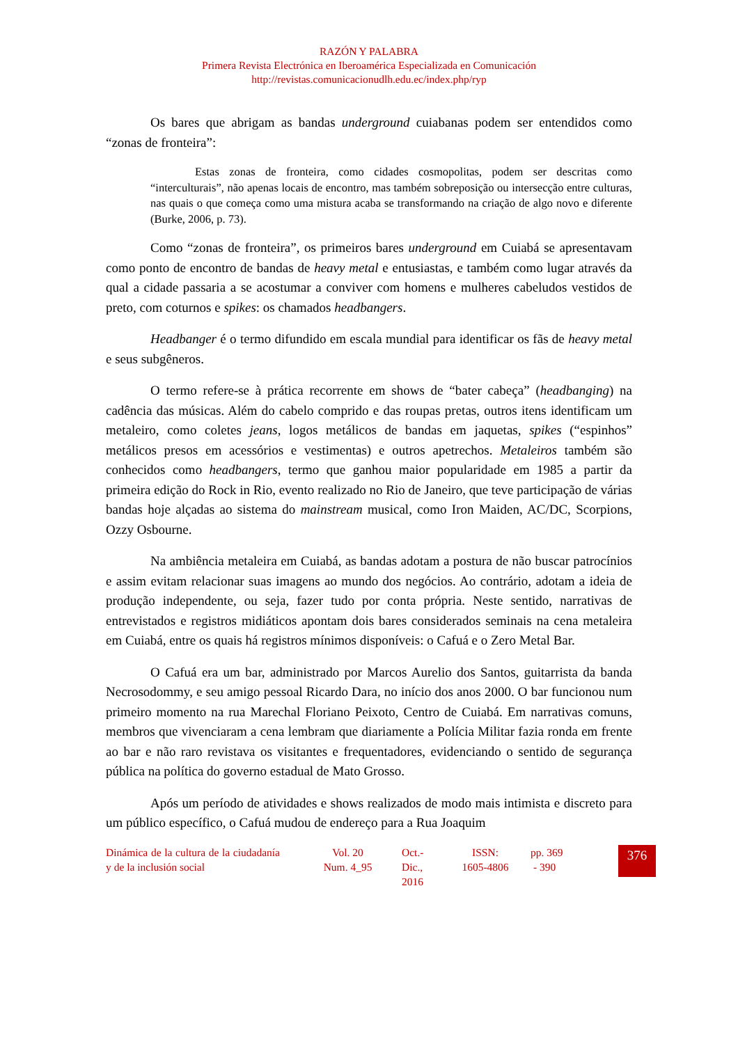RAZÓN Y PALABRA
Primera Revista Electrónica en Iberoamérica Especializada en Comunicación
http://revistas.comunicacionudlh.edu.ec/index.php/ryp
Os bares que abrigam as bandas underground cuiabanas podem ser entendidos como “zonas de fronteira”:
Estas zonas de fronteira, como cidades cosmopolitas, podem ser descritas como “interculturais”, não apenas locais de encontro, mas também sobreposição ou intersecção entre culturas, nas quais o que começa como uma mistura acaba se transformando na criação de algo novo e diferente (Burke, 2006, p. 73).
Como “zonas de fronteira”, os primeiros bares underground em Cuiabá se apresentavam como ponto de encontro de bandas de heavy metal e entusiastas, e também como lugar através da qual a cidade passaria a se acostumar a conviver com homens e mulheres cabeludos vestidos de preto, com coturnos e spikes: os chamados headbangers.
Headbanger é o termo difundido em escala mundial para identificar os fãs de heavy metal e seus subgêneros.
O termo refere-se à prática recorrente em shows de “bater cabeça” (headbanging) na cadência das músicas. Além do cabelo comprido e das roupas pretas, outros itens identificam um metaleiro, como coletes jeans, logos metálicos de bandas em jaquetas, spikes (“espinhos” metálicos presos em acessórios e vestimentas) e outros apetrechos. Metaleiros também são conhecidos como headbangers, termo que ganhou maior popularidade em 1985 a partir da primeira edição do Rock in Rio, evento realizado no Rio de Janeiro, que teve participação de várias bandas hoje alçadas ao sistema do mainstream musical, como Iron Maiden, AC/DC, Scorpions, Ozzy Osbourne.
Na ambiência metaleira em Cuiabá, as bandas adotam a postura de não buscar patrocínios e assim evitam relacionar suas imagens ao mundo dos negócios. Ao contrário, adotam a ideia de produção independente, ou seja, fazer tudo por conta própria. Neste sentido, narrativas de entrevistados e registros midiáticos apontam dois bares considerados seminais na cena metaleira em Cuiabá, entre os quais há registros mínimos disponíveis: o Cafuá e o Zero Metal Bar.
O Cafuá era um bar, administrado por Marcos Aurelio dos Santos, guitarrista da banda Necrosodommy, e seu amigo pessoal Ricardo Dara, no início dos anos 2000. O bar funcionou num primeiro momento na rua Marechal Floriano Peixoto, Centro de Cuiabá. Em narrativas comuns, membros que vivenciaram a cena lembram que diariamente a Polícia Militar fazia ronda em frente ao bar e não raro revistava os visitantes e frequentadores, evidenciando o sentido de segurança pública na política do governo estadual de Mato Grosso.
Após um período de atividades e shows realizados de modo mais intimista e discreto para um público específico, o Cafuá mudou de endereço para a Rua Joaquim
Dinámica de la cultura de la ciudadanía y de la inclusión social
Vol. 20
Num. 4_95
Oct.-
Dic.,
2016
ISSN:
1605-4806
pp. 369
- 390
376